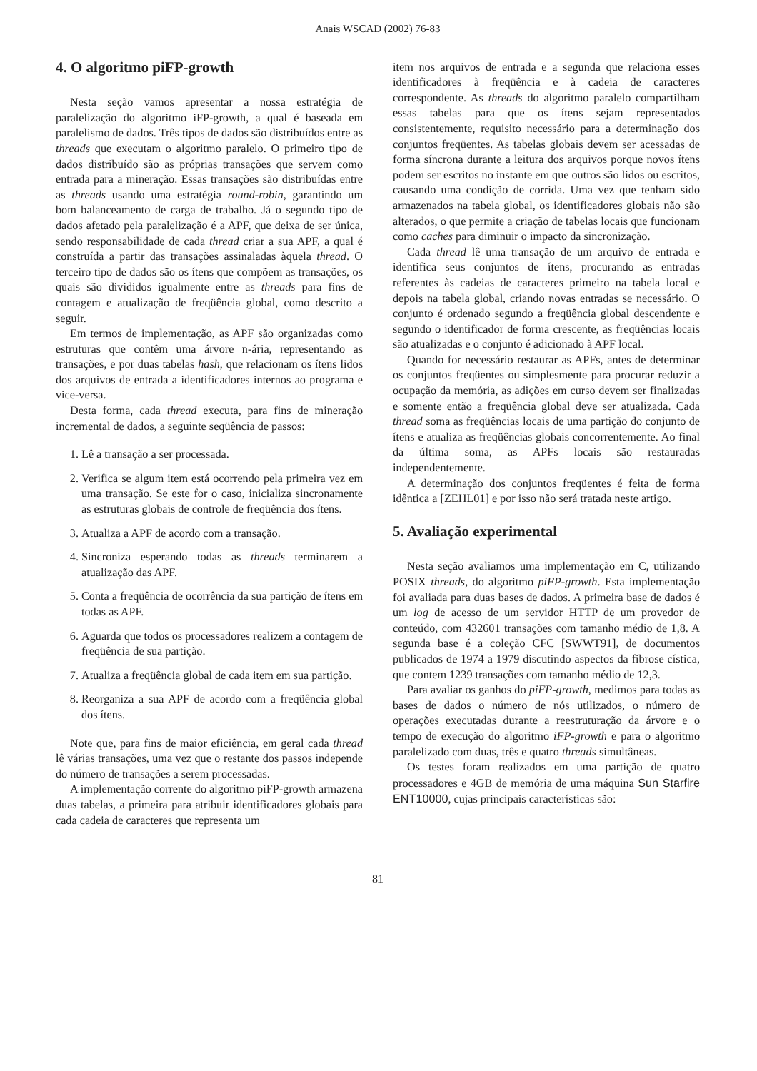Anais WSCAD (2002) 76-83
4. O algoritmo piFP-growth
Nesta seção vamos apresentar a nossa estratégia de paralelização do algoritmo iFP-growth, a qual é baseada em paralelismo de dados. Três tipos de dados são distribuídos entre as threads que executam o algoritmo paralelo. O primeiro tipo de dados distribuído são as próprias transações que servem como entrada para a mineração. Essas transações são distribuídas entre as threads usando uma estratégia round-robin, garantindo um bom balanceamento de carga de trabalho. Já o segundo tipo de dados afetado pela paralelização é a APF, que deixa de ser única, sendo responsabilidade de cada thread criar a sua APF, a qual é construída a partir das transações assinaladas àquela thread. O terceiro tipo de dados são os ítens que compõem as transações, os quais são divididos igualmente entre as threads para fins de contagem e atualização de freqüência global, como descrito a seguir.
Em termos de implementação, as APF são organizadas como estruturas que contêm uma árvore n-ária, representando as transações, e por duas tabelas hash, que relacionam os ítens lidos dos arquivos de entrada a identificadores internos ao programa e vice-versa.
Desta forma, cada thread executa, para fins de mineração incremental de dados, a seguinte seqüência de passos:
1. Lê a transação a ser processada.
2. Verifica se algum item está ocorrendo pela primeira vez em uma transação. Se este for o caso, inicializa sincronamente as estruturas globais de controle de freqüência dos ítens.
3. Atualiza a APF de acordo com a transação.
4. Sincroniza esperando todas as threads terminarem a atualização das APF.
5. Conta a freqüência de ocorrência da sua partição de ítens em todas as APF.
6. Aguarda que todos os processadores realizem a contagem de freqüência de sua partição.
7. Atualiza a freqüência global de cada item em sua partição.
8. Reorganiza a sua APF de acordo com a freqüência global dos ítens.
Note que, para fins de maior eficiência, em geral cada thread lê várias transações, uma vez que o restante dos passos independe do número de transações a serem processadas.
A implementação corrente do algoritmo piFP-growth armazena duas tabelas, a primeira para atribuir identificadores globais para cada cadeia de caracteres que representa um
item nos arquivos de entrada e a segunda que relaciona esses identificadores à freqüência e à cadeia de caracteres correspondente. As threads do algoritmo paralelo compartilham essas tabelas para que os ítens sejam representados consistentemente, requisito necessário para a determinação dos conjuntos freqüentes. As tabelas globais devem ser acessadas de forma síncrona durante a leitura dos arquivos porque novos ítens podem ser escritos no instante em que outros são lidos ou escritos, causando uma condição de corrida. Uma vez que tenham sido armazenados na tabela global, os identificadores globais não são alterados, o que permite a criação de tabelas locais que funcionam como caches para diminuir o impacto da sincronização.
Cada thread lê uma transação de um arquivo de entrada e identifica seus conjuntos de ítens, procurando as entradas referentes às cadeias de caracteres primeiro na tabela local e depois na tabela global, criando novas entradas se necessário. O conjunto é ordenado segundo a freqüência global descendente e segundo o identificador de forma crescente, as freqüências locais são atualizadas e o conjunto é adicionado à APF local.
Quando for necessário restaurar as APFs, antes de determinar os conjuntos freqüentes ou simplesmente para procurar reduzir a ocupação da memória, as adições em curso devem ser finalizadas e somente então a freqüência global deve ser atualizada. Cada thread soma as freqüências locais de uma partição do conjunto de ítens e atualiza as freqüências globais concorrentemente. Ao final da última soma, as APFs locais são restauradas independentemente.
A determinação dos conjuntos freqüentes é feita de forma idêntica a [ZEHL01] e por isso não será tratada neste artigo.
5. Avaliação experimental
Nesta seção avaliamos uma implementação em C, utilizando POSIX threads, do algoritmo piFP-growth. Esta implementação foi avaliada para duas bases de dados. A primeira base de dados é um log de acesso de um servidor HTTP de um provedor de conteúdo, com 432601 transações com tamanho médio de 1,8. A segunda base é a coleção CFC [SWWT91], de documentos publicados de 1974 a 1979 discutindo aspectos da fibrose cística, que contem 1239 transações com tamanho médio de 12,3.
Para avaliar os ganhos do piFP-growth, medimos para todas as bases de dados o número de nós utilizados, o número de operações executadas durante a reestruturação da árvore e o tempo de execução do algoritmo iFP-growth e para o algoritmo paralelizado com duas, três e quatro threads simultâneas.
Os testes foram realizados em uma partição de quatro processadores e 4GB de memória de uma máquina Sun Starfire ENT10000, cujas principais características são:
81